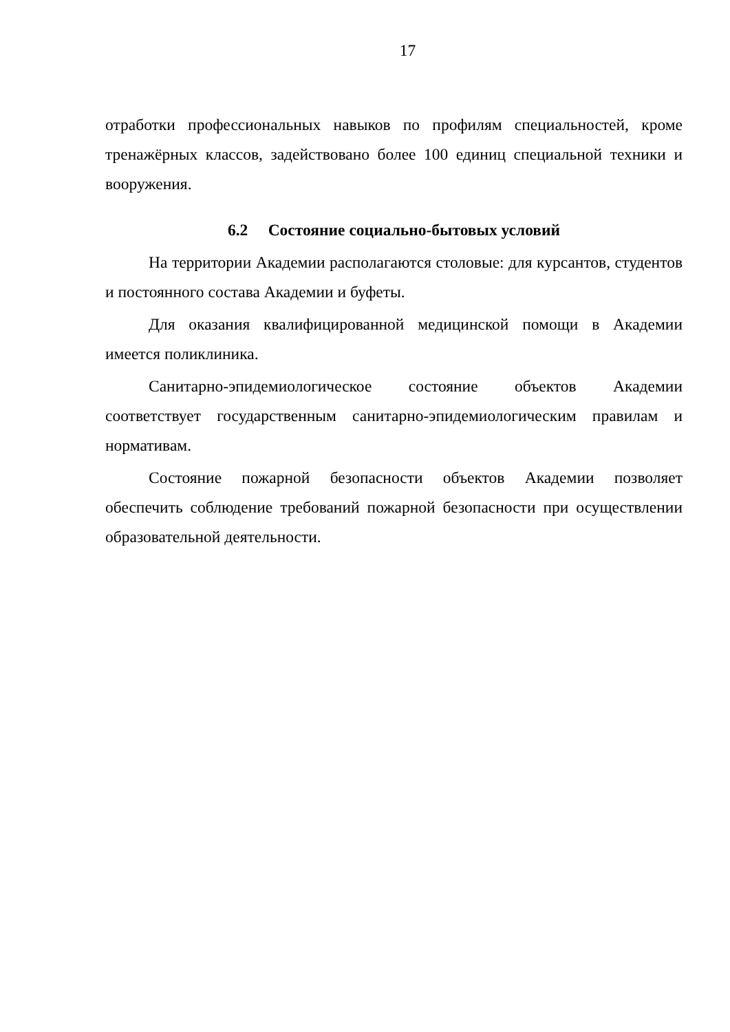17
отработки профессиональных навыков по профилям специальностей, кроме тренажёрных классов, задействовано более 100 единиц специальной техники и вооружения.
6.2 Состояние социально-бытовых условий
На территории Академии располагаются столовые: для курсантов, студентов и постоянного состава Академии и буфеты.
Для оказания квалифицированной медицинской помощи в Академии имеется поликлиника.
Санитарно-эпидемиологическое состояние объектов Академии соответствует государственным санитарно-эпидемиологическим правилам и нормативам.
Состояние пожарной безопасности объектов Академии позволяет обеспечить соблюдение требований пожарной безопасности при осуществлении образовательной деятельности.